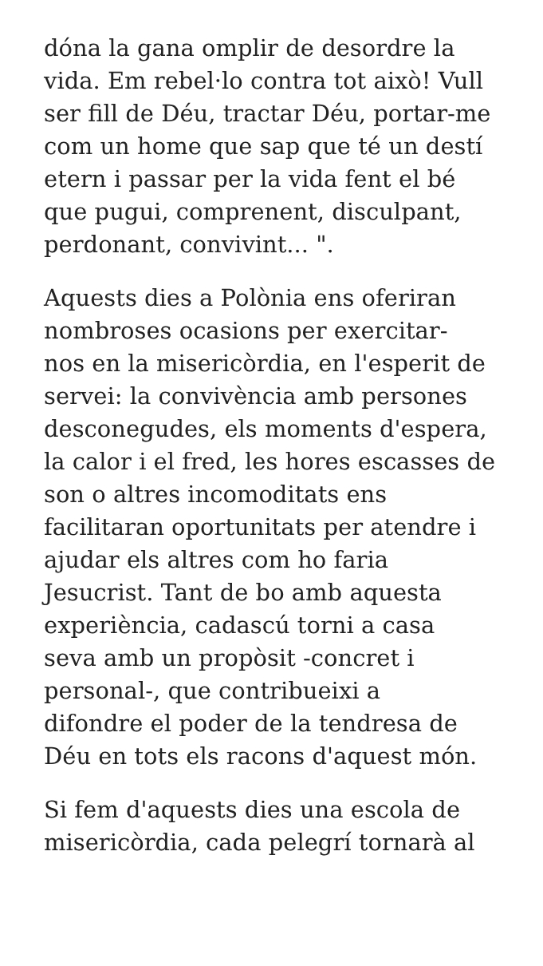dóna la gana omplir de desordre la
vida. Em rebel·lo contra tot això! Vull
ser fill de Déu, tractar Déu, portar-me
com un home que sap que té un destí
etern i passar per la vida fent el bé
que pugui, comprenent, disculpant,
perdonant, convivint... ".
Aquests dies a Polònia ens oferiran
nombroses ocasions per exercitar-
nos en la misericòrdia, en l'esperit de
servei: la convivència amb persones
desconegudes, els moments d'espera,
la calor i el fred, les hores escasses de
son o altres incomoditats ens
facilitaran oportunitats per atendre i
ajudar els altres com ho faria
Jesucrist. Tant de bo amb aquesta
experiència, cadascú torni a casa
seva amb un propòsit -concret i
personal-, que contribueixi a
difondre el poder de la tendresa de
Déu en tots els racons d'aquest món.
Si fem d'aquests dies una escola de
misericòrdia, cada pelegrí tornarà al